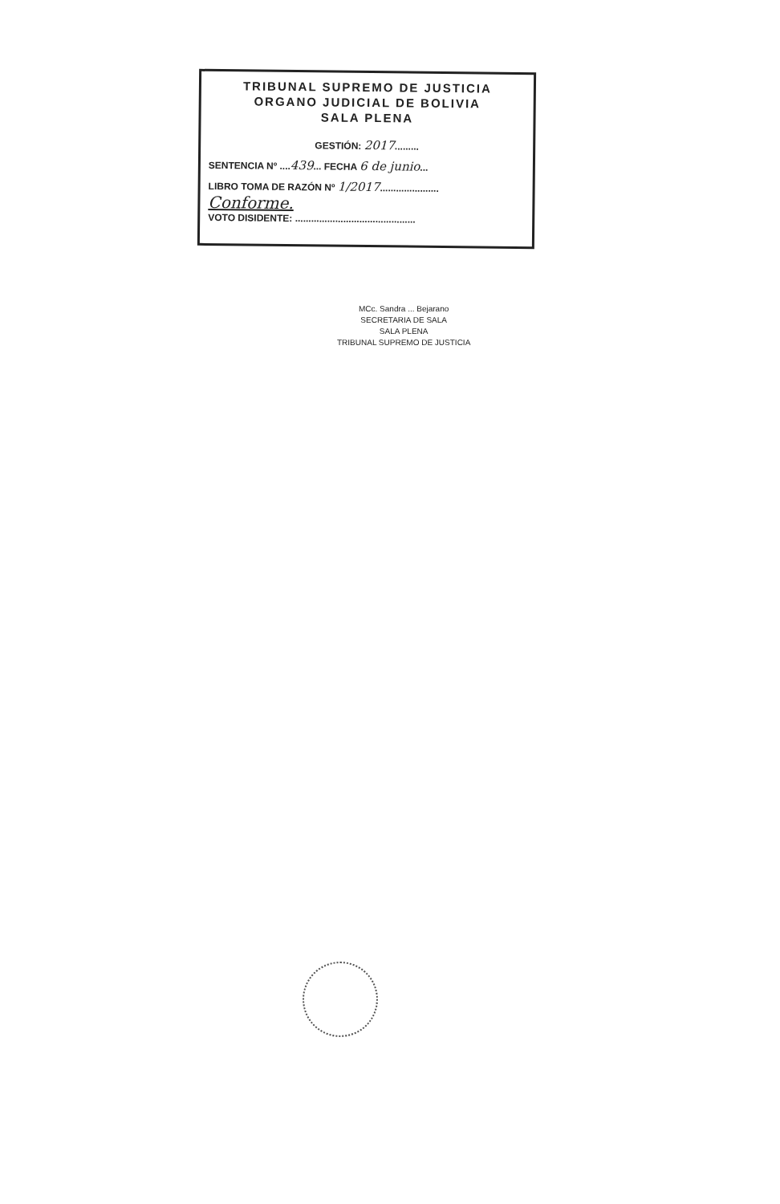TRIBUNAL SUPREMO DE JUSTICIA
ORGANO JUDICIAL DE BOLIVIA
SALA PLENA
GESTIÓN: 2017.........
SENTENCIA Nº ....439... FECHA 6 de junio...
LIBRO TOMA DE RAZÓN Nº 1/2017......................
Conforme.
VOTO DISIDENTE: .............................................
MCc. Sandra ... Bejarano
SECRETARIA DE SALA
SALA PLENA
TRIBUNAL SUPREMO DE JUSTICIA